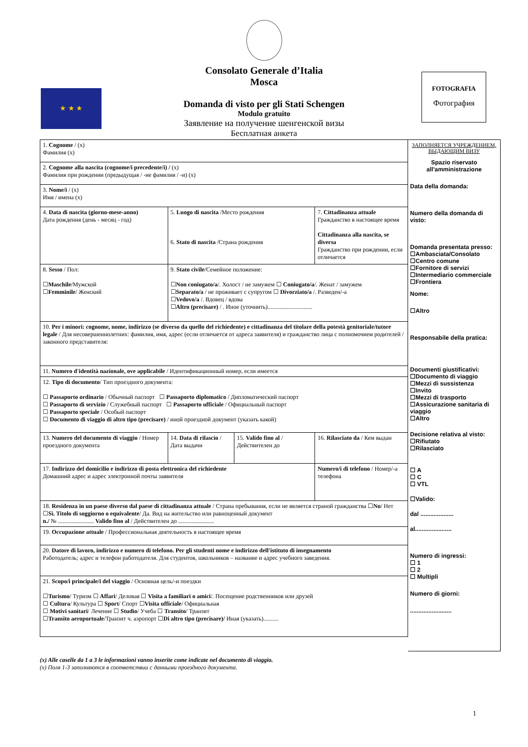Consolato Generale d’Italia
Mosca
Domanda di visto per gli Stati Schengen
Modulo gratuito
Заявление на получение шенгенской визы
Бесплатная анкета
★ ★ ★
FOTOGRAFIA
Фотография
| 1. Cognome / (x) Фамилия (x) | | | |
| 2. Cognome alla nascita (cognome/i precedente/i) / (x) Фамилия при рождении (предыдущая / -ие фамилия / -и) (x) | | | |
| 3. Nome/i / (x) Имя / имена (x) | | | |
| 4. Data di nascita (giorno-mese-anno) Дата рождения (день - месяц - год) | 5. Luogo di nascita /Место рождения 6. Stato di nascita /Страна рождения | | 7. Cittadinanza attuale Гражданство в настоящее время Cittadinanza alla nascita, se diversa Гражданство при рождении, если отличается |
| 8. Sesso / Пол: ☐ Maschile /Мужской ☐ Femminile / Женский | 9. Stato civile /Семейное положение: ☐ Non coniugato/a /. Холост / не замужем ☐ Coniugato/a /. Женат / замужем ☐ Separato/a / не проживает с супругом ☐ Divorziato/a /. Разведен/-а ☐ Vedovo/a /. Вдовец / вдова ☐ Altro (precisare) / . Иное (уточнить).............................. | | |
| 10. Per i minori: cognome, nome, indirizzo (se diverso da quello del richiedente) e cittadinanza del titolare della potestà genitoriale/tutore legale / Для несовершеннолетних: фамилия, имя, адрес (если отличается от адреса заявителя) и гражданство лица с полномочием родителей / законного представителя: | | | |
| 11. Numero d'identità nazionale, ove applicabile / Идентификационный номер, если имеется | | | |
| 12. Tipo di documento / Тип проездного документа: ☐ Passaporto ordinario / Обычный паспорт ☐ Passaporto diplomatico / Дипломатический паспорт ☐ Passaporto di servizio / Служебный паспорт ☐ Passaporto ufficiale / Официальный паспорт ☐ Passaporto speciale / Особый паспорт ☐ Documento di viaggio di altro tipo (precisare) / иной проездной документ (указать какой) | | | |
| 13. Numero del documento di viaggio / Номер проездного документа | 14. Data di rilascio / Дата выдачи | 15. Valido fino al / Действителен до | 16. Rilasciato da / Кем выдан |
| 17. Indirizzo del domicilio e indirizzo di posta elettronica del richiedente Домашний адрес и адрес электронной почты заявителя | | | Numero/i di telefono / Номер/-а телефона |
| 18. Residenza in un paese diverso dal paese di cittadinanza attuale / Страна пребывания, если не является страной гражданства ☐ No / Нет ☐ Sì. Titolo di soggiorno o equivalente / Да. Вид на жительство или равноценный документ n./ № ........................ Valido fino al / Действителен до ........................ | | | |
| 19. Occupazione attuale / Профессиональная деятельность в настоящее время | | | |
| 20. Datore di lavoro, indirizzo e numero di telefono. Per gli studenti nome e indirizzo dell'istituto di insegnamento Работодатель; адрес и телефон работодателя. Для студентов, школьников – название и адрес учебного заведения. | | | |
| 21. Scopo/i principale/i del viaggio / Основная цель/-и поездки ☐ Turismo / Туризм ☐ Affari / Деловая ☐ Visita a familiari o amici /. Посещение родственников или друзей ☐ Cultura / Культура ☐ Sport / Спорт ☐ Visita ufficiale / Официальная ☐ Motivi sanitari / Лечение ☐ Studio / Учеба ☐ Transito / Транзит ☐ Transito aeroportuale /Транзит ч. аэропорт ☐ Di altro tipo (precisare)/ Иная (указать).......... | | | |
ЗАПОЛНЯЕТСЯ УЧРЕЖДЕНИЕМ, ВЫДАЮЩИМ ВИЗУ
Spazio riservato all'amministrazione
Data della domanda:
Numero della domanda di visto:
Domanda presentata presso:
☐Ambasciata/Consolato
☐Centro comune
☐Fornitore di servizi
☐Intermediario commerciale
☐Frontiera
Nome:
☐Altro
Responsabile della pratica:
Documenti giustificativi:
☐Documento di viaggio
☐Mezzi di sussistenza
☐Invito
☐Mezzi di trasporto
☐Assicurazione sanitaria di viaggio
☐Altro
Decisione relativa al visto:
☐Rifiutato
☐Rilasciato
☐ A
☐ C
☐ VTL
☐Valido:
dal ....................
al......................
Numero di ingressi:
☐ 1
☐ 2
☐ Multipli
Numero di giorni:
.........................
(x) Alle caselle da 1 a 3 le informazioni vanno inserite come indicate nel documento di viaggio.
(x) Поля 1-3 заполняются в соответствии с данными проездного документа.
1